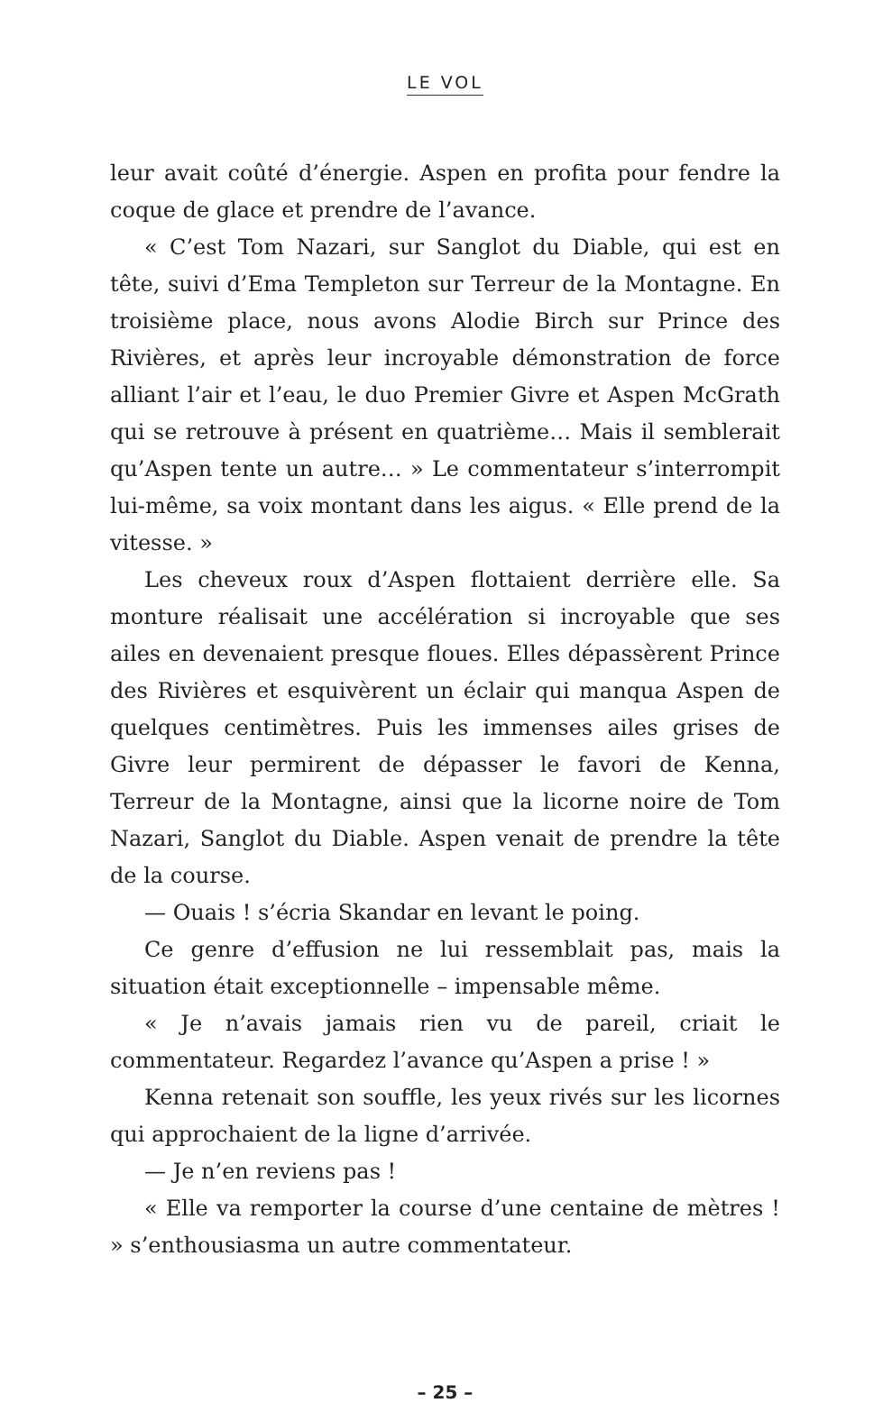LE VOL
leur avait coûté d’énergie. Aspen en profita pour fendre la coque de glace et prendre de l’avance.
« C’est Tom Nazari, sur Sanglot du Diable, qui est en tête, suivi d’Ema Templeton sur Terreur de la Montagne. En troisième place, nous avons Alodie Birch sur Prince des Rivières, et après leur incroyable démonstration de force alliant l’air et l’eau, le duo Premier Givre et Aspen McGrath qui se retrouve à présent en quatrième… Mais il semblerait qu’Aspen tente un autre… » Le commentateur s’interrompit lui-même, sa voix montant dans les aigus. « Elle prend de la vitesse. »
Les cheveux roux d’Aspen flottaient derrière elle. Sa monture réalisait une accélération si incroyable que ses ailes en devenaient presque floues. Elles dépassèrent Prince des Rivières et esquivèrent un éclair qui manqua Aspen de quelques centimètres. Puis les immenses ailes grises de Givre leur permirent de dépasser le favori de Kenna, Terreur de la Montagne, ainsi que la licorne noire de Tom Nazari, Sanglot du Diable. Aspen venait de prendre la tête de la course.
— Ouais ! s’écria Skandar en levant le poing.
Ce genre d’effusion ne lui ressemblait pas, mais la situation était exceptionnelle – impensable même.
« Je n’avais jamais rien vu de pareil, criait le commentateur. Regardez l’avance qu’Aspen a prise ! »
Kenna retenait son souffle, les yeux rivés sur les licornes qui approchaient de la ligne d’arrivée.
— Je n’en reviens pas !
« Elle va remporter la course d’une centaine de mètres ! » s’enthousiasma un autre commentateur.
– 25 –